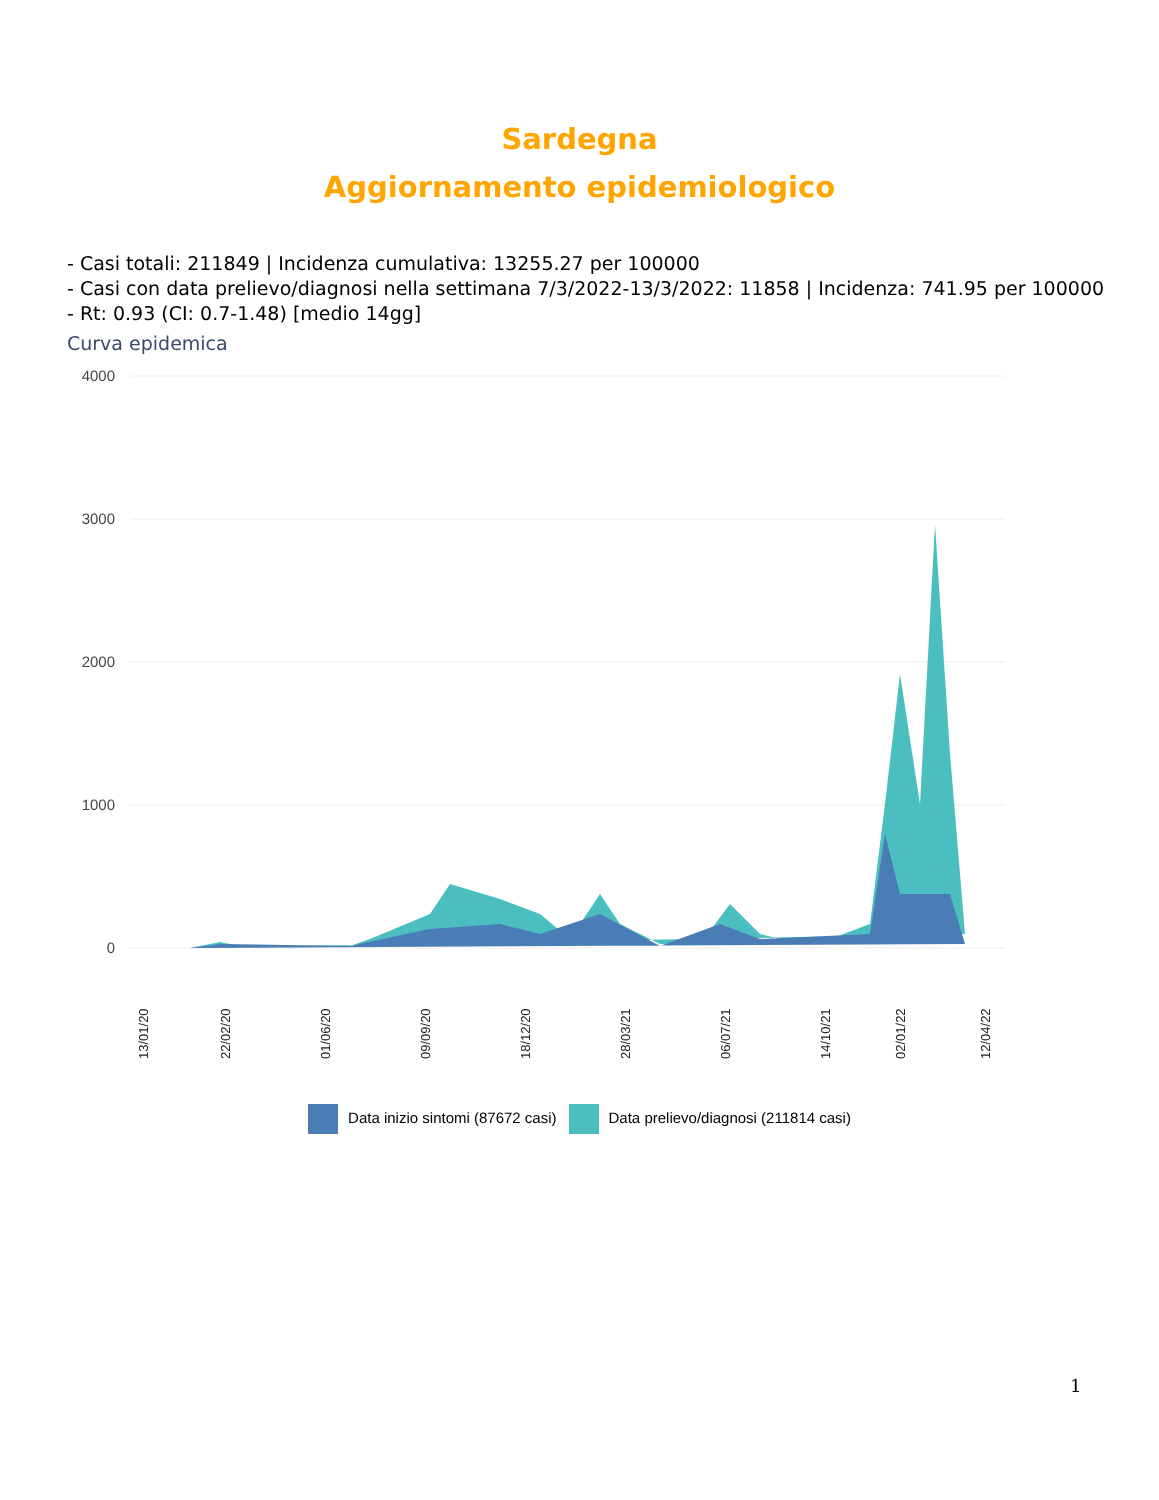Sardegna
Aggiornamento epidemiologico
- Casi totali: 211849 | Incidenza cumulativa: 13255.27 per 100000
- Casi con data prelievo/diagnosi nella settimana 7/3/2022-13/3/2022: 11858 | Incidenza: 741.95 per 100000
- Rt: 0.93 (CI: 0.7-1.48) [medio 14gg]
Curva epidemica
4000
3000
2000
1000
0
13/01/20
22/02/20
01/06/20
09/09/20
18/12/20
28/03/21
06/07/21
14/10/21
02/01/22
12/04/22
Data inizio sintomi (87672 casi) Data prelievo/diagnosi (211814 casi)
1